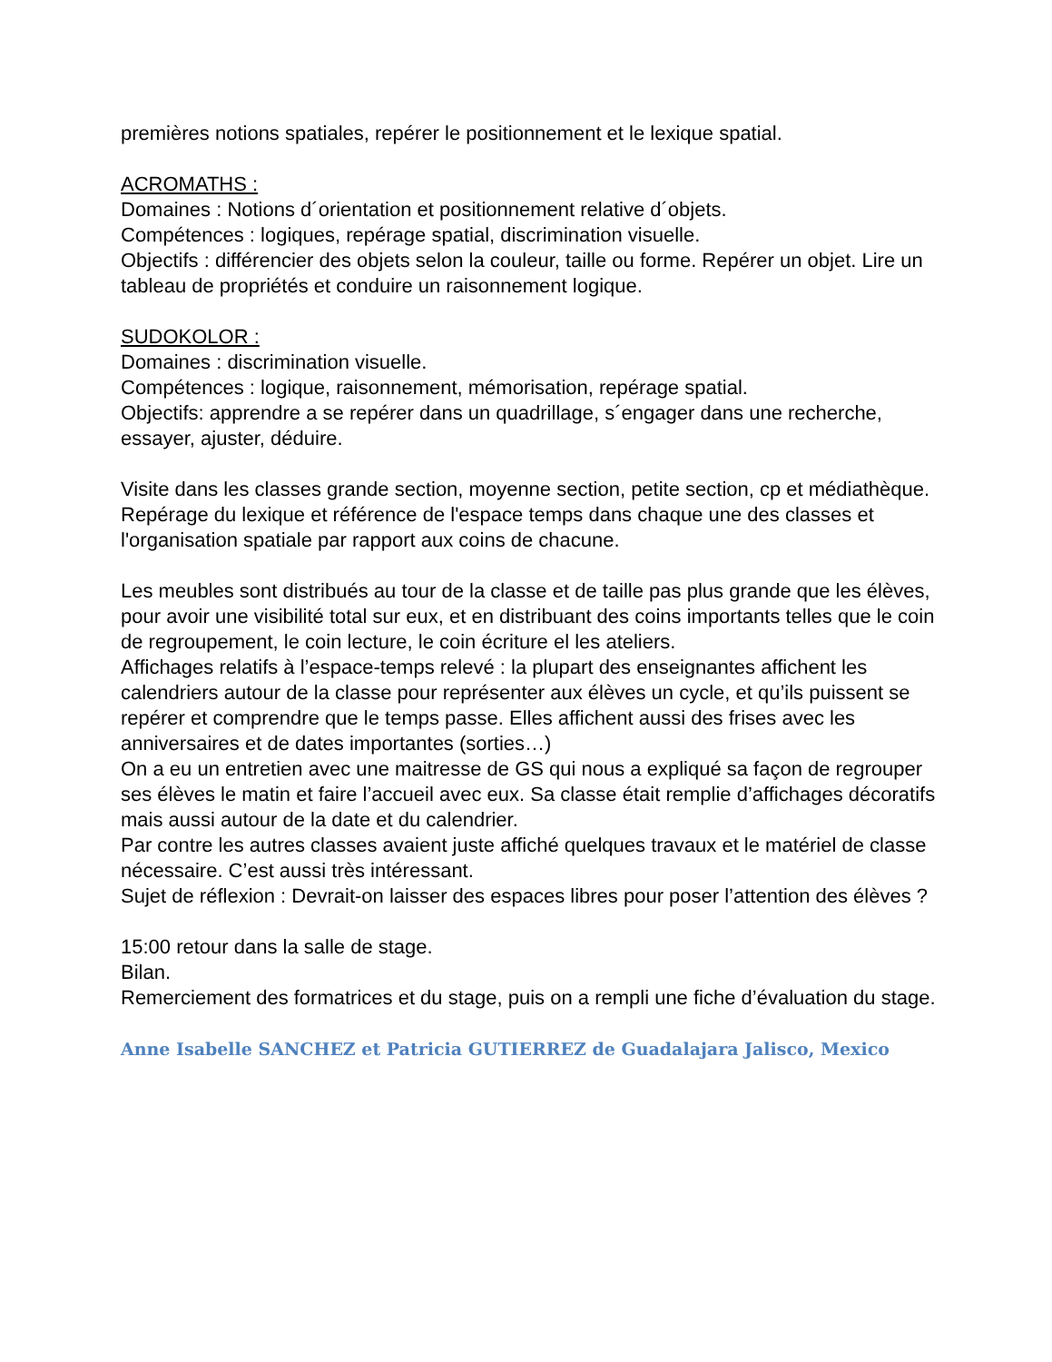premières notions spatiales, repérer le positionnement et le lexique spatial.
ACROMATHS :
Domaines : Notions d´orientation et positionnement relative d´objets.
Compétences : logiques, repérage spatial, discrimination visuelle.
Objectifs : différencier des objets selon la couleur, taille ou forme. Repérer un objet. Lire un tableau de propriétés et conduire un raisonnement logique.
SUDOKOLOR :
Domaines : discrimination visuelle.
Compétences : logique, raisonnement, mémorisation, repérage spatial.
Objectifs: apprendre a se repérer dans un quadrillage, s´engager dans une recherche, essayer, ajuster, déduire.
Visite dans les classes grande section, moyenne section, petite section, cp et médiathèque.
Repérage du lexique et référence de l'espace temps dans chaque une des classes et l'organisation spatiale par rapport aux coins de chacune.
Les meubles sont distribués au tour de la classe et de taille pas plus grande que les élèves, pour avoir une visibilité total sur eux, et en distribuant des coins importants telles que le coin de regroupement, le coin lecture, le coin écriture el les ateliers.
Affichages relatifs à l’espace-temps relevé : la plupart des enseignantes affichent les calendriers autour de la classe pour représenter aux élèves un cycle, et qu’ils puissent se repérer et comprendre que le temps passe. Elles affichent aussi des frises avec les anniversaires et de dates importantes (sorties…)
On a eu un entretien avec une maitresse de GS qui nous a expliqué sa façon de regrouper ses élèves le matin et faire l’accueil avec eux. Sa classe était remplie d’affichages décoratifs mais aussi autour de la date et du calendrier.
Par contre les autres classes avaient juste affiché quelques travaux et le matériel de classe nécessaire. C’est aussi très intéressant.
Sujet de réflexion : Devrait-on laisser des espaces libres pour poser l’attention des élèves ?
15:00 retour dans la salle de stage.
Bilan.
Remerciement des formatrices et du stage, puis on a rempli une fiche d’évaluation du stage.
Anne Isabelle SANCHEZ et Patricia GUTIERREZ de Guadalajara Jalisco, Mexico